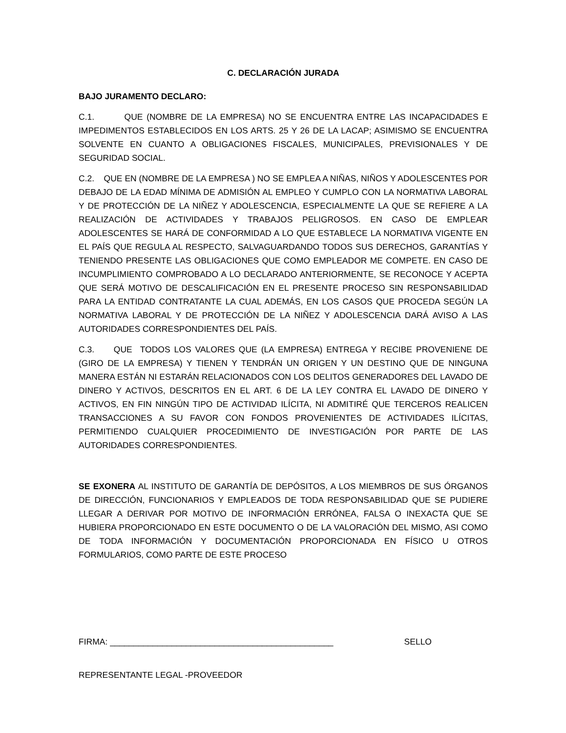C. DECLARACIÓN JURADA
BAJO JURAMENTO DECLARO:
C.1. QUE (NOMBRE DE LA EMPRESA) NO SE ENCUENTRA ENTRE LAS INCAPACIDADES E IMPEDIMENTOS ESTABLECIDOS EN LOS ARTS. 25 Y 26 DE LA LACAP; ASIMISMO SE ENCUENTRA SOLVENTE EN CUANTO A OBLIGACIONES FISCALES, MUNICIPALES, PREVISIONALES Y DE SEGURIDAD SOCIAL.
C.2. QUE EN (NOMBRE DE LA EMPRESA ) NO SE EMPLEA A NIÑAS, NIÑOS Y ADOLESCENTES POR DEBAJO DE LA EDAD MÍNIMA DE ADMISIÓN AL EMPLEO Y CUMPLO CON LA NORMATIVA LABORAL Y DE PROTECCIÓN DE LA NIÑEZ Y ADOLESCENCIA, ESPECIALMENTE LA QUE SE REFIERE A LA REALIZACIÓN DE ACTIVIDADES Y TRABAJOS PELIGROSOS. EN CASO DE EMPLEAR ADOLESCENTES SE HARÁ DE CONFORMIDAD A LO QUE ESTABLECE LA NORMATIVA VIGENTE EN EL PAÍS QUE REGULA AL RESPECTO, SALVAGUARDANDO TODOS SUS DERECHOS, GARANTÍAS Y TENIENDO PRESENTE LAS OBLIGACIONES QUE COMO EMPLEADOR ME COMPETE. EN CASO DE INCUMPLIMIENTO COMPROBADO A LO DECLARADO ANTERIORMENTE, SE RECONOCE Y ACEPTA QUE SERÁ MOTIVO DE DESCALIFICACIÓN EN EL PRESENTE PROCESO SIN RESPONSABILIDAD PARA LA ENTIDAD CONTRATANTE LA CUAL ADEMÁS, EN LOS CASOS QUE PROCEDA SEGÚN LA NORMATIVA LABORAL Y DE PROTECCIÓN DE LA NIÑEZ Y ADOLESCENCIA DARÁ AVISO A LAS AUTORIDADES CORRESPONDIENTES DEL PAÍS.
C.3. QUE TODOS LOS VALORES QUE (LA EMPRESA) ENTREGA Y RECIBE PROVENIENE DE (GIRO DE LA EMPRESA) Y TIENEN Y TENDRÁN UN ORIGEN Y UN DESTINO QUE DE NINGUNA MANERA ESTÁN NI ESTARÁN RELACIONADOS CON LOS DELITOS GENERADORES DEL LAVADO DE DINERO Y ACTIVOS, DESCRITOS EN EL ART. 6 DE LA LEY CONTRA EL LAVADO DE DINERO Y ACTIVOS, EN FIN NINGÚN TIPO DE ACTIVIDAD ILÍCITA, NI ADMITIRÉ QUE TERCEROS REALICEN TRANSACCIONES A SU FAVOR CON FONDOS PROVENIENTES DE ACTIVIDADES ILÍCITAS, PERMITIENDO CUALQUIER PROCEDIMIENTO DE INVESTIGACIÓN POR PARTE DE LAS AUTORIDADES CORRESPONDIENTES.
SE EXONERA AL INSTITUTO DE GARANTÍA DE DEPÓSITOS, A LOS MIEMBROS DE SUS ÓRGANOS DE DIRECCIÓN, FUNCIONARIOS Y EMPLEADOS DE TODA RESPONSABILIDAD QUE SE PUDIERE LLEGAR A DERIVAR POR MOTIVO DE INFORMACIÓN ERRÓNEA, FALSA O INEXACTA QUE SE HUBIERA PROPORCIONADO EN ESTE DOCUMENTO O DE LA VALORACIÓN DEL MISMO, ASI COMO DE TODA INFORMACIÓN Y DOCUMENTACIÓN PROPORCIONADA EN FÍSICO U OTROS FORMULARIOS, COMO PARTE DE ESTE PROCESO
FIRMA: _______________________________________________ SELLO
REPRESENTANTE LEGAL -PROVEEDOR